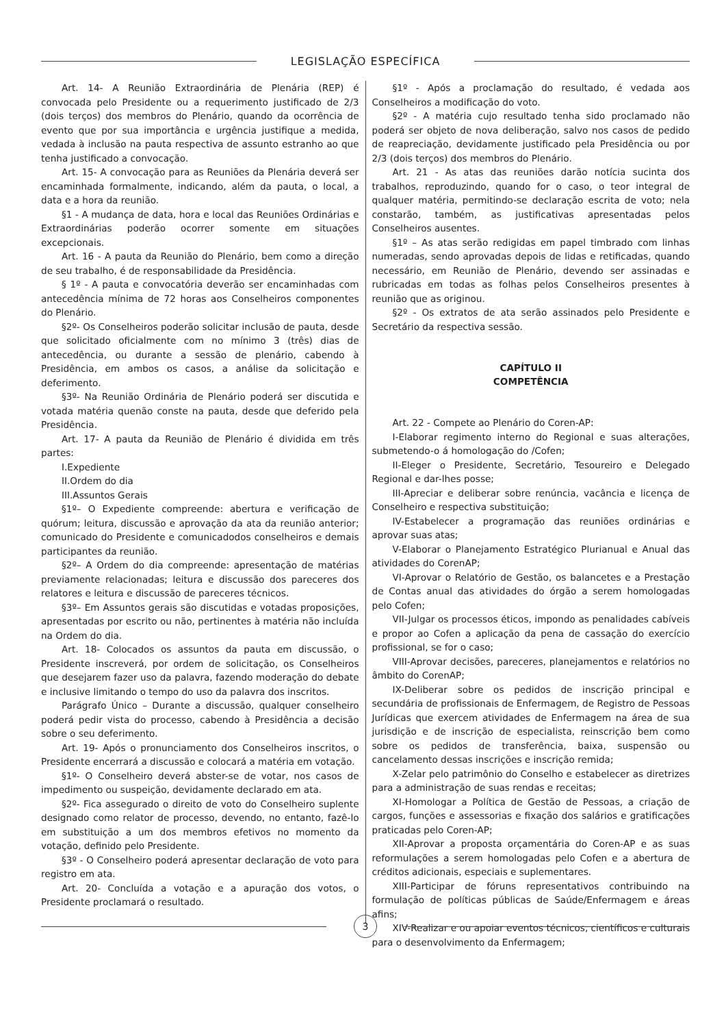LEGISLAÇÃO ESPECÍFICA
Art. 14- A Reunião Extraordinária de Plenária (REP) é convocada pelo Presidente ou a requerimento justificado de 2/3 (dois terços) dos membros do Plenário, quando da ocorrência de evento que por sua importância e urgência justifique a medida, vedada à inclusão na pauta respectiva de assunto estranho ao que tenha justificado a convocação.
Art. 15- A convocação para as Reuniões da Plenária deverá ser encaminhada formalmente, indicando, além da pauta, o local, a data e a hora da reunião.
§1 - A mudança de data, hora e local das Reuniões Ordinárias e Extraordinárias poderão ocorrer somente em situações excepcionais.
Art. 16 - A pauta da Reunião do Plenário, bem como a direção de seu trabalho, é de responsabilidade da Presidência.
§ 1º - A pauta e convocatória deverão ser encaminhadas com antecedência mínima de 72 horas aos Conselheiros componentes do Plenário.
§2º- Os Conselheiros poderão solicitar inclusão de pauta, desde que solicitado oficialmente com no mínimo 3 (três) dias de antecedência, ou durante a sessão de plenário, cabendo à Presidência, em ambos os casos, a análise da solicitação e deferimento.
§3º- Na Reunião Ordinária de Plenário poderá ser discutida e votada matéria quenão conste na pauta, desde que deferido pela Presidência.
Art. 17- A pauta da Reunião de Plenário é dividida em três partes:
I.Expediente
II.Ordem do dia
III.Assuntos Gerais
§1º– O Expediente compreende: abertura e verificação de quórum; leitura, discussão e aprovação da ata da reunião anterior; comunicado do Presidente e comunicadodos conselheiros e demais participantes da reunião.
§2º– A Ordem do dia compreende: apresentação de matérias previamente relacionadas; leitura e discussão dos pareceres dos relatores e leitura e discussão de pareceres técnicos.
§3º– Em Assuntos gerais são discutidas e votadas proposições, apresentadas por escrito ou não, pertinentes à matéria não incluída na Ordem do dia.
Art. 18- Colocados os assuntos da pauta em discussão, o Presidente inscreverá, por ordem de solicitação, os Conselheiros que desejarem fazer uso da palavra, fazendo moderação do debate e inclusive limitando o tempo do uso da palavra dos inscritos.
Parágrafo Único – Durante a discussão, qualquer conselheiro poderá pedir vista do processo, cabendo à Presidência a decisão sobre o seu deferimento.
Art. 19- Após o pronunciamento dos Conselheiros inscritos, o Presidente encerrará a discussão e colocará a matéria em votação.
§1º- O Conselheiro deverá abster-se de votar, nos casos de impedimento ou suspeição, devidamente declarado em ata.
§2º- Fica assegurado o direito de voto do Conselheiro suplente designado como relator de processo, devendo, no entanto, fazê-lo em substituição a um dos membros efetivos no momento da votação, definido pelo Presidente.
§3º - O Conselheiro poderá apresentar declaração de voto para registro em ata.
Art. 20- Concluída a votação e a apuração dos votos, o Presidente proclamará o resultado.
§1º - Após a proclamação do resultado, é vedada aos Conselheiros a modificação do voto.
§2º - A matéria cujo resultado tenha sido proclamado não poderá ser objeto de nova deliberação, salvo nos casos de pedido de reapreciação, devidamente justificado pela Presidência ou por 2/3 (dois terços) dos membros do Plenário.
Art. 21 - As atas das reuniões darão notícia sucinta dos trabalhos, reproduzindo, quando for o caso, o teor integral de qualquer matéria, permitindo-se declaração escrita de voto; nela constarão, também, as justificativas apresentadas pelos Conselheiros ausentes.
§1º – As atas serão redigidas em papel timbrado com linhas numeradas, sendo aprovadas depois de lidas e retificadas, quando necessário, em Reunião de Plenário, devendo ser assinadas e rubricadas em todas as folhas pelos Conselheiros presentes à reunião que as originou.
§2º - Os extratos de ata serão assinados pelo Presidente e Secretário da respectiva sessão.
CAPÍTULO II
COMPETÊNCIA
Art. 22 - Compete ao Plenário do Coren-AP:
I-Elaborar regimento interno do Regional e suas alterações, submetendo-o á homologação do /Cofen;
II-Eleger o Presidente, Secretário, Tesoureiro e Delegado Regional e dar-lhes posse;
III-Apreciar e deliberar sobre renúncia, vacância e licença de Conselheiro e respectiva substituição;
IV-Estabelecer a programação das reuniões ordinárias e aprovar suas atas;
V-Elaborar o Planejamento Estratégico Plurianual e Anual das atividades do CorenAP;
VI-Aprovar o Relatório de Gestão, os balancetes e a Prestação de Contas anual das atividades do órgão a serem homologadas pelo Cofen;
VII-Julgar os processos éticos, impondo as penalidades cabíveis e propor ao Cofen a aplicação da pena de cassação do exercício profissional, se for o caso;
VIII-Aprovar decisões, pareceres, planejamentos e relatórios no âmbito do CorenAP;
IX-Deliberar sobre os pedidos de inscrição principal e secundária de profissionais de Enfermagem, de Registro de Pessoas Jurídicas que exercem atividades de Enfermagem na área de sua jurisdição e de inscrição de especialista, reinscrição bem como sobre os pedidos de transferência, baixa, suspensão ou cancelamento dessas inscrições e inscrição remida;
X-Zelar pelo patrimônio do Conselho e estabelecer as diretrizes para a administração de suas rendas e receitas;
XI-Homologar a Política de Gestão de Pessoas, a criação de cargos, funções e assessorias e fixação dos salários e gratificações praticadas pelo Coren-AP;
XII-Aprovar a proposta orçamentária do Coren-AP e as suas reformulações a serem homologadas pelo Cofen e a abertura de créditos adicionais, especiais e suplementares.
XIII-Participar de fóruns representativos contribuindo na formulação de políticas públicas de Saúde/Enfermagem e áreas afins;
XIV-Realizar e ou apoiar eventos técnicos, científicos e culturais para o desenvolvimento da Enfermagem;
3